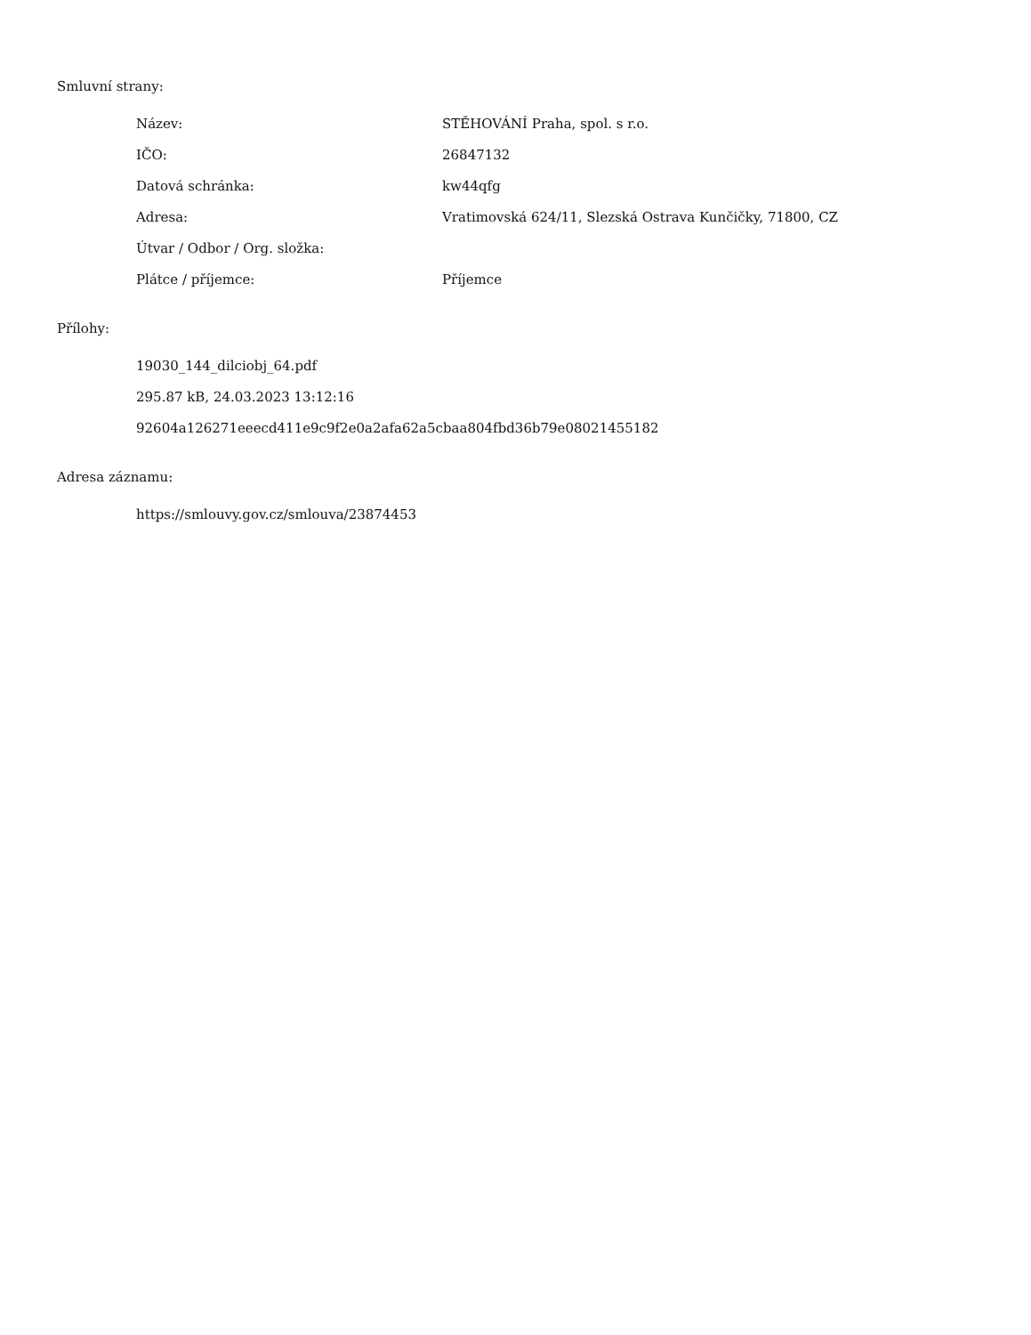Smluvní strany:
| Název: | STĚHOVÁNÍ Praha, spol. s r.o. |
| IČO: | 26847132 |
| Datová schránka: | kw44qfg |
| Adresa: | Vratimovská 624/11, Slezská Ostrava Kunčičky, 71800, CZ |
| Útvar / Odbor / Org. složka: | |
| Plátce / příjemce: | Příjemce |
Přílohy:
19030_144_dilciobj_64.pdf
295.87 kB, 24.03.2023 13:12:16
92604a126271eeecd411e9c9f2e0a2afa62a5cbaa804fbd36b79e08021455182
Adresa záznamu:
https://smlouvy.gov.cz/smlouva/23874453